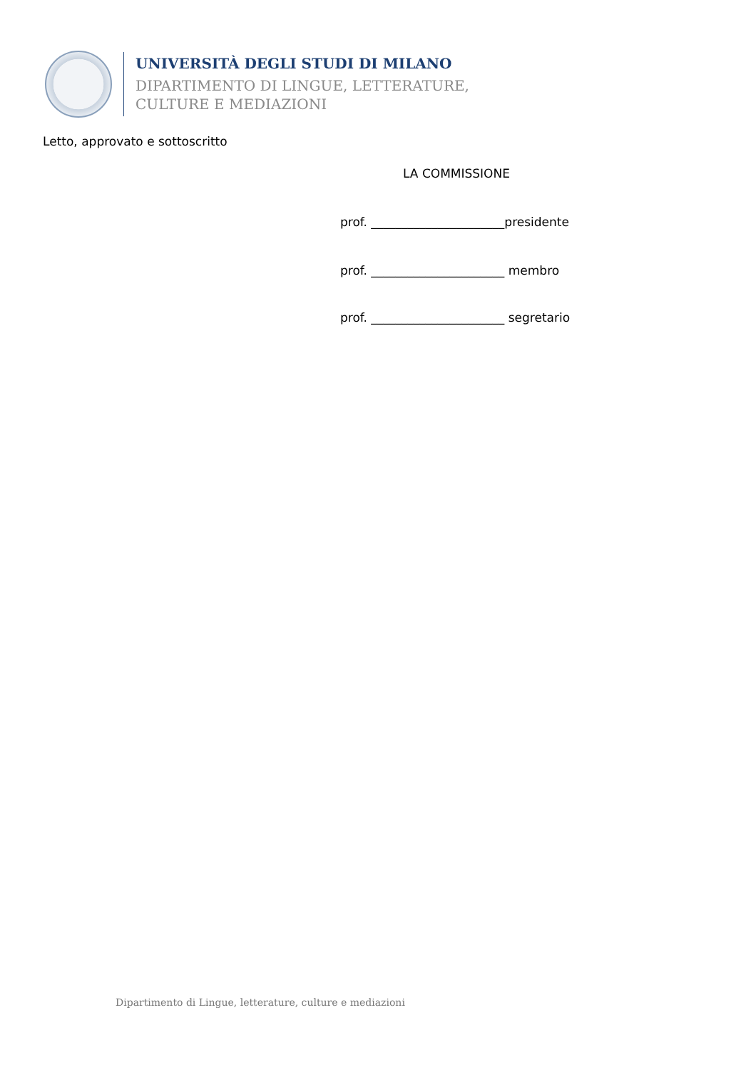UNIVERSITÀ DEGLI STUDI DI MILANO
DIPARTIMENTO DI LINGUE, LETTERATURE,
CULTURE E MEDIAZIONI
Letto, approvato e sottoscritto
LA COMMISSIONE
prof. ______________________presidente
prof. ______________________ membro
prof. ______________________ segretario
Dipartimento di Lingue, letterature, culture e mediazioni